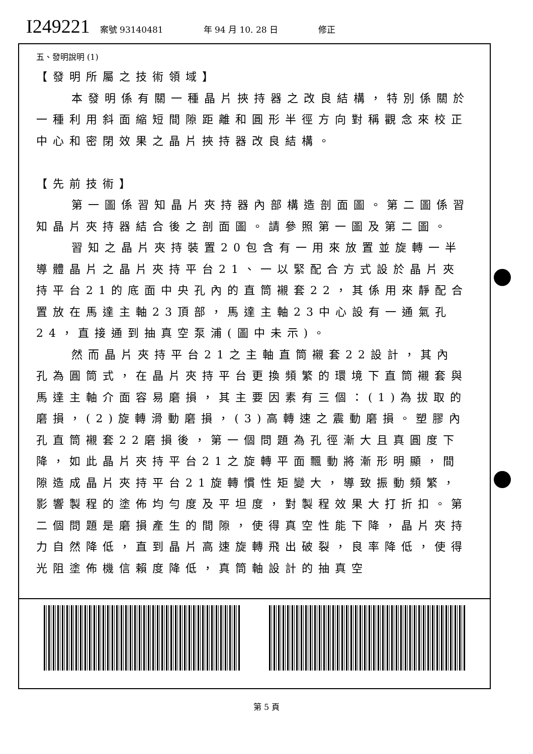I249221
案號 93140481 年 94 月 10. 28 日 修正
五、發明說明 (1)
【發明所屬之技術領域】
本發明係有關一種晶片挾持器之改良結構，特別係關於一種利用斜面縮短間隙距離和圓形半徑方向對稱觀念來校正中心和密閉效果之晶片挾持器改良結構。
【先前技術】
第一圖係習知晶片夾持器內部構造剖面圖。第二圖係習知晶片夾持器結合後之剖面圖。請參照第一圖及第二圖。
習知之晶片夾持裝置20包含有一用來放置並旋轉一半導體晶片之晶片夾持平台21、一以緊配合方式設於晶片夾持平台21的底面中央孔內的直筒襯套22，其係用來靜配合置放在馬達主軸23頂部，馬達主軸23中心設有一通氣孔24，直接通到抽真空泵浦(圖中未示)。
然而晶片夾持平台21之主軸直筒襯套22設計，其內孔為圓筒式，在晶片夾持平台更換頻繁的環境下直筒襯套與馬達主軸介面容易磨損，其主要因素有三個：(1)為拔取的磨損，(2)旋轉滑動磨損，(3)高轉速之震動磨損。塑膠內孔直筒襯套22磨損後，第一個問題為孔徑漸大且真圓度下降，如此晶片夾持平台21之旋轉平面飄動將漸形明顯，間隙造成晶片夾持平台21旋轉慣性矩變大，導致振動頻繁，影響製程的塗佈均勻度及平坦度，對製程效果大打折扣。第二個問題是磨損產生的間隙，使得真空性能下降，晶片夾持力自然降低，直到晶片高速旋轉飛出破裂，良率降低，使得光阻塗佈機信賴度降低，真筒軸設計的抽真空
第 5 頁